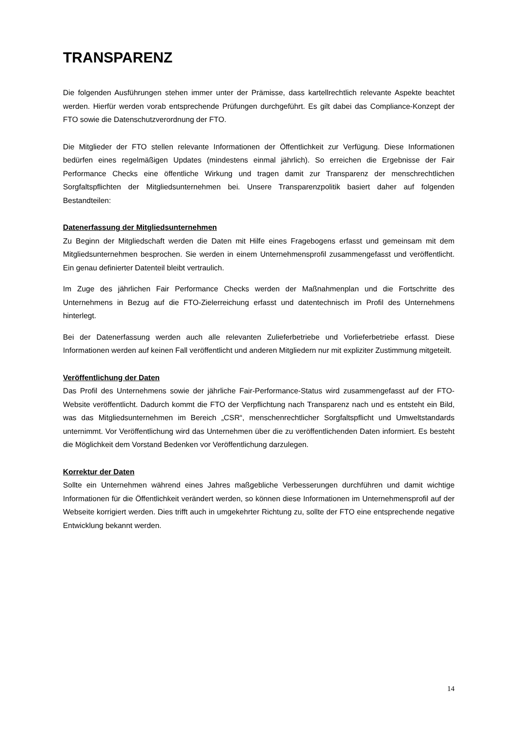TRANSPARENZ
Die folgenden Ausführungen stehen immer unter der Prämisse, dass kartellrechtlich relevante Aspekte beachtet werden. Hierfür werden vorab entsprechende Prüfungen durchgeführt. Es gilt dabei das Compliance-Konzept der FTO sowie die Datenschutzverordnung der FTO.
Die Mitglieder der FTO stellen relevante Informationen der Öffentlichkeit zur Verfügung. Diese Informationen bedürfen eines regelmäßigen Updates (mindestens einmal jährlich). So erreichen die Ergebnisse der Fair Performance Checks eine öffentliche Wirkung und tragen damit zur Transparenz der menschrechtlichen Sorgfaltspflichten der Mitgliedsunternehmen bei. Unsere Transparenzpolitik basiert daher auf folgenden Bestandteilen:
Datenerfassung der Mitgliedsunternehmen
Zu Beginn der Mitgliedschaft werden die Daten mit Hilfe eines Fragebogens erfasst und gemeinsam mit dem Mitgliedsunternehmen besprochen. Sie werden in einem Unternehmensprofil zusammengefasst und veröffentlicht. Ein genau definierter Datenteil bleibt vertraulich.
Im Zuge des jährlichen Fair Performance Checks werden der Maßnahmenplan und die Fortschritte des Unternehmens in Bezug auf die FTO-Zielerreichung erfasst und datentechnisch im Profil des Unternehmens hinterlegt.
Bei der Datenerfassung werden auch alle relevanten Zulieferbetriebe und Vorlieferbetriebe erfasst. Diese Informationen werden auf keinen Fall veröffentlicht und anderen Mitgliedern nur mit expliziter Zustimmung mitgeteilt.
Veröffentlichung der Daten
Das Profil des Unternehmens sowie der jährliche Fair-Performance-Status wird zusammengefasst auf der FTO-Website veröffentlicht. Dadurch kommt die FTO der Verpflichtung nach Transparenz nach und es entsteht ein Bild, was das Mitgliedsunternehmen im Bereich „CSR“, menschenrechtlicher Sorgfaltspflicht und Umweltstandards unternimmt. Vor Veröffentlichung wird das Unternehmen über die zu veröffentlichenden Daten informiert. Es besteht die Möglichkeit dem Vorstand Bedenken vor Veröffentlichung darzulegen.
Korrektur der Daten
Sollte ein Unternehmen während eines Jahres maßgebliche Verbesserungen durchführen und damit wichtige Informationen für die Öffentlichkeit verändert werden, so können diese Informationen im Unternehmensprofil auf der Webseite korrigiert werden. Dies trifft auch in umgekehrter Richtung zu, sollte der FTO eine entsprechende negative Entwicklung bekannt werden.
14